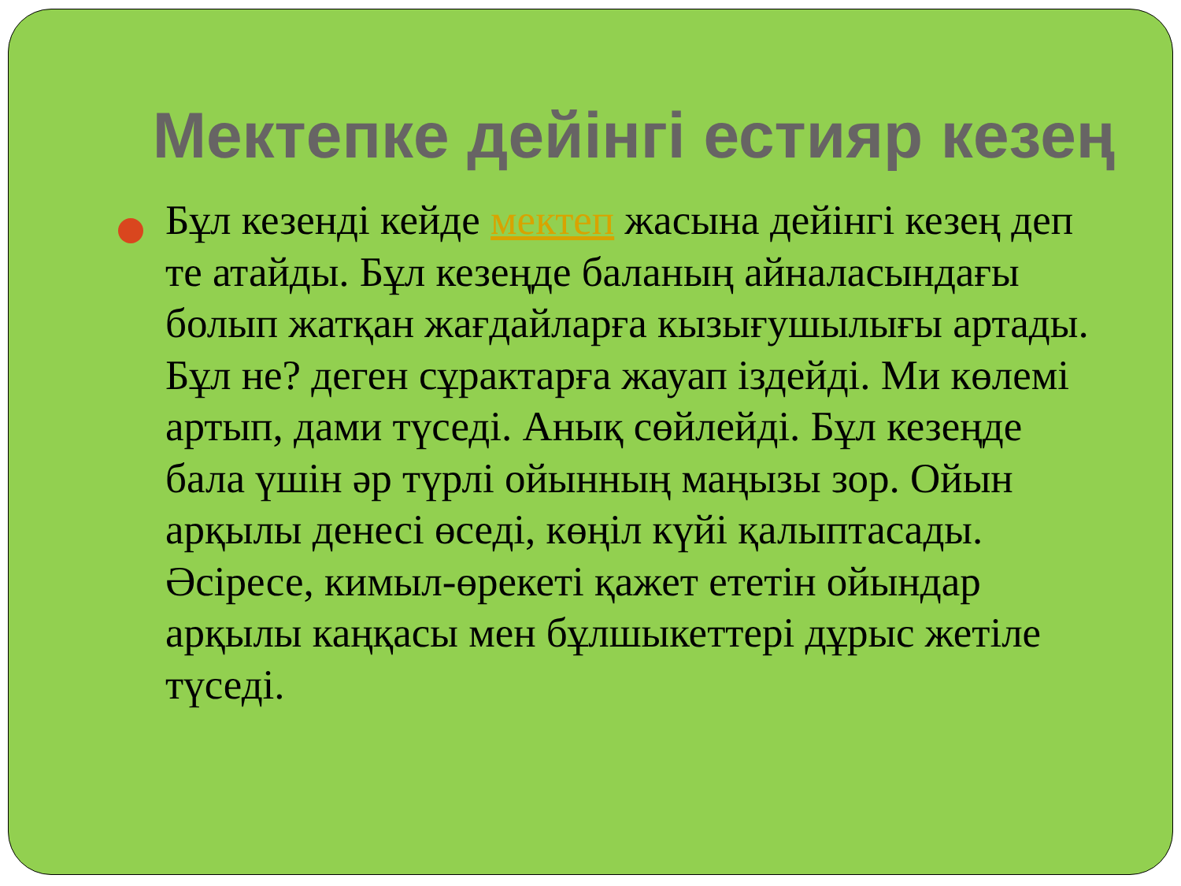Мектепке дейінгі естияр кезең
Бұл кезенді кейде мектеп жасына дейінгі кезең деп те атайды. Бұл кезеңде баланың айналасындағы болып жатқан жағдайларға кызығушылығы артады. Бұл не? деген сұрактарға жауап іздейді. Ми көлемі артып, дами түседі. Анық сөйлейді. Бұл кезеңде бала үшін әр түрлі ойынның маңызы зор. Ойын арқылы денесі өседі, көңіл күйі қалыптасады. Әсіресе, кимыл-өрекеті қажет ететін ойындар арқылы каңқасы мен бұлшыкеттері дұрыс жетіле түседі.